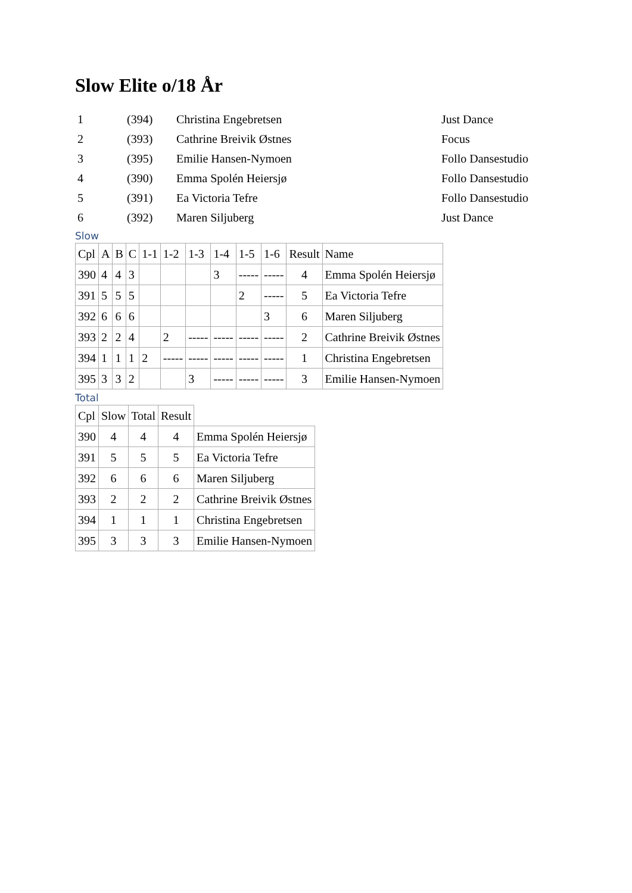Slow Elite o/18 År
| 1 | (394) | Christina Engebretsen | Just Dance |
| 2 | (393) | Cathrine Breivik Østnes | Focus |
| 3 | (395) | Emilie Hansen-Nymoen | Follo Dansestudio |
| 4 | (390) | Emma Spolén Heiersjø | Follo Dansestudio |
| 5 | (391) | Ea Victoria Tefre | Follo Dansestudio |
| 6 | (392) | Maren Siljuberg | Just Dance |
Slow
| Cpl | A | B | C | 1-1 | 1-2 | 1-3 | 1-4 | 1-5 | 1-6 | Result | Name |
| --- | --- | --- | --- | --- | --- | --- | --- | --- | --- | --- | --- |
| 390 | 4 | 4 | 3 | | | | 3 | ----- | ----- | 4 | Emma Spolén Heiersjø |
| 391 | 5 | 5 | 5 | | | | | 2 | ----- | 5 | Ea Victoria Tefre |
| 392 | 6 | 6 | 6 | | | | | | 3 | 6 | Maren Siljuberg |
| 393 | 2 | 2 | 4 | | 2 | ----- | ----- | ----- | ----- | 2 | Cathrine Breivik Østnes |
| 394 | 1 | 1 | 1 | 2 | ----- | ----- | ----- | ----- | ----- | 1 | Christina Engebretsen |
| 395 | 3 | 3 | 2 | | | 3 | ----- | ----- | ----- | 3 | Emilie Hansen-Nymoen |
Total
| Cpl | Slow | Total | Result | |
| --- | --- | --- | --- | --- |
| 390 | 4 | 4 | 4 | Emma Spolén Heiersjø |
| 391 | 5 | 5 | 5 | Ea Victoria Tefre |
| 392 | 6 | 6 | 6 | Maren Siljuberg |
| 393 | 2 | 2 | 2 | Cathrine Breivik Østnes |
| 394 | 1 | 1 | 1 | Christina Engebretsen |
| 395 | 3 | 3 | 3 | Emilie Hansen-Nymoen |